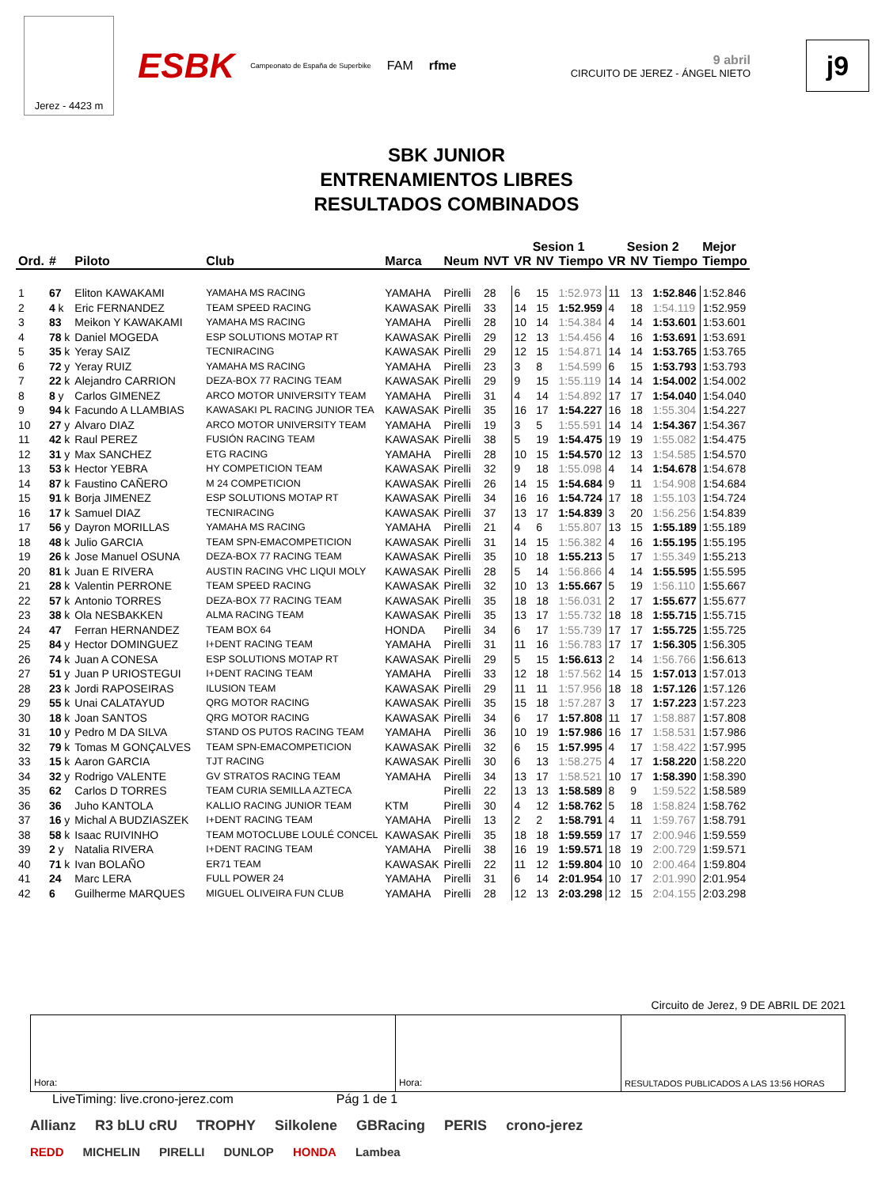Jerez - 4423 m
ESBK Campeonato de España de Superbike FAM rfme
9 abril
CIRCUITO DE JEREZ - ÁNGEL NIETO
j9
SBK JUNIOR
ENTRENAMIENTOS LIBRES
RESULTADOS COMBINADOS
| | | | | | | | Sesion 1 | | | Sesion 2 | | | Mejor |
| --- | --- | --- | --- | --- | --- | --- | --- | --- | --- | --- | --- | --- | --- |
| Ord. | # | Piloto | Club | Marca | Neum | NVT | VR | NV | Tiempo | VR | NV | Tiempo | Tiempo |
| 1 | 67 | Eliton KAWAKAMI | YAMAHA MS RACING | YAMAHA | Pirelli | 28 | 6 | 15 | 1:52.973 | 11 | 13 | 1:52.846 | 1:52.846 |
| 2 | 4 k | Eric FERNANDEZ | TEAM SPEED RACING | KAWASAK | Pirelli | 33 | 14 | 15 | 1:52.959 | 4 | 18 | 1:54.119 | 1:52.959 |
| 3 | 83 | Meikon Y KAWAKAMI | YAMAHA MS RACING | YAMAHA | Pirelli | 28 | 10 | 14 | 1:54.384 | 4 | 14 | 1:53.601 | 1:53.601 |
| 4 | 78 k | Daniel MOGEDA | ESP SOLUTIONS MOTAP RT | KAWASAK | Pirelli | 29 | 12 | 13 | 1:54.456 | 4 | 16 | 1:53.691 | 1:53.691 |
| 5 | 35 k | Yeray SAIZ | TECNIRACING | KAWASAK | Pirelli | 29 | 12 | 15 | 1:54.871 | 14 | 14 | 1:53.765 | 1:53.765 |
| 6 | 72 y | Yeray RUIZ | YAMAHA MS RACING | YAMAHA | Pirelli | 23 | 3 | 8 | 1:54.599 | 6 | 15 | 1:53.793 | 1:53.793 |
| 7 | 22 k | Alejandro CARRION | DEZA-BOX 77 RACING TEAM | KAWASAK | Pirelli | 29 | 9 | 15 | 1:55.119 | 14 | 14 | 1:54.002 | 1:54.002 |
| 8 | 8 y | Carlos GIMENEZ | ARCO MOTOR UNIVERSITY TEAM | YAMAHA | Pirelli | 31 | 4 | 14 | 1:54.892 | 17 | 17 | 1:54.040 | 1:54.040 |
| 9 | 94 k | Facundo A LLAMBIAS | KAWASAKI PL RACING JUNIOR TEA | KAWASAK | Pirelli | 35 | 16 | 17 | 1:54.227 | 16 | 18 | 1:55.304 | 1:54.227 |
| 10 | 27 y | Alvaro DIAZ | ARCO MOTOR UNIVERSITY TEAM | YAMAHA | Pirelli | 19 | 3 | 5 | 1:55.591 | 14 | 14 | 1:54.367 | 1:54.367 |
| 11 | 42 k | Raul PEREZ | FUSIÓN RACING TEAM | KAWASAK | Pirelli | 38 | 5 | 19 | 1:54.475 | 19 | 19 | 1:55.082 | 1:54.475 |
| 12 | 31 y | Max SANCHEZ | ETG RACING | YAMAHA | Pirelli | 28 | 10 | 15 | 1:54.570 | 12 | 13 | 1:54.585 | 1:54.570 |
| 13 | 53 k | Hector YEBRA | HY COMPETICION TEAM | KAWASAK | Pirelli | 32 | 9 | 18 | 1:55.098 | 4 | 14 | 1:54.678 | 1:54.678 |
| 14 | 87 k | Faustino CAÑERO | M 24 COMPETICION | KAWASAK | Pirelli | 26 | 14 | 15 | 1:54.684 | 9 | 11 | 1:54.908 | 1:54.684 |
| 15 | 91 k | Borja JIMENEZ | ESP SOLUTIONS MOTAP RT | KAWASAK | Pirelli | 34 | 16 | 16 | 1:54.724 | 17 | 18 | 1:55.103 | 1:54.724 |
| 16 | 17 k | Samuel DIAZ | TECNIRACING | KAWASAK | Pirelli | 37 | 13 | 17 | 1:54.839 | 3 | 20 | 1:56.256 | 1:54.839 |
| 17 | 56 y | Dayron MORILLAS | YAMAHA MS RACING | YAMAHA | Pirelli | 21 | 4 | 6 | 1:55.807 | 13 | 15 | 1:55.189 | 1:55.189 |
| 18 | 48 k | Julio GARCIA | TEAM SPN-EMACOMPETICION | KAWASAK | Pirelli | 31 | 14 | 15 | 1:56.382 | 4 | 16 | 1:55.195 | 1:55.195 |
| 19 | 26 k | Jose Manuel OSUNA | DEZA-BOX 77 RACING TEAM | KAWASAK | Pirelli | 35 | 10 | 18 | 1:55.213 | 5 | 17 | 1:55.349 | 1:55.213 |
| 20 | 81 k | Juan E RIVERA | AUSTIN RACING VHC LIQUI MOLY | KAWASAK | Pirelli | 28 | 5 | 14 | 1:56.866 | 4 | 14 | 1:55.595 | 1:55.595 |
| 21 | 28 k | Valentin PERRONE | TEAM SPEED RACING | KAWASAK | Pirelli | 32 | 10 | 13 | 1:55.667 | 5 | 19 | 1:56.110 | 1:55.667 |
| 22 | 57 k | Antonio TORRES | DEZA-BOX 77 RACING TEAM | KAWASAK | Pirelli | 35 | 18 | 18 | 1:56.031 | 2 | 17 | 1:55.677 | 1:55.677 |
| 23 | 38 k | Ola NESBAKKEN | ALMA RACING TEAM | KAWASAK | Pirelli | 35 | 13 | 17 | 1:55.732 | 18 | 18 | 1:55.715 | 1:55.715 |
| 24 | 47 | Ferran HERNANDEZ | TEAM BOX 64 | HONDA | Pirelli | 34 | 6 | 17 | 1:55.739 | 17 | 17 | 1:55.725 | 1:55.725 |
| 25 | 84 y | Hector DOMINGUEZ | I+DENT RACING TEAM | YAMAHA | Pirelli | 31 | 11 | 16 | 1:56.783 | 17 | 17 | 1:56.305 | 1:56.305 |
| 26 | 74 k | Juan A CONESA | ESP SOLUTIONS MOTAP RT | KAWASAK | Pirelli | 29 | 5 | 15 | 1:56.613 | 2 | 14 | 1:56.766 | 1:56.613 |
| 27 | 51 y | Juan P URIOSTEGUI | I+DENT RACING TEAM | YAMAHA | Pirelli | 33 | 12 | 18 | 1:57.562 | 14 | 15 | 1:57.013 | 1:57.013 |
| 28 | 23 k | Jordi RAPOSEIRAS | ILUSION TEAM | KAWASAK | Pirelli | 29 | 11 | 11 | 1:57.956 | 18 | 18 | 1:57.126 | 1:57.126 |
| 29 | 55 k | Unai CALATAYUD | QRG MOTOR RACING | KAWASAK | Pirelli | 35 | 15 | 18 | 1:57.287 | 3 | 17 | 1:57.223 | 1:57.223 |
| 30 | 18 k | Joan SANTOS | QRG MOTOR RACING | KAWASAK | Pirelli | 34 | 6 | 17 | 1:57.808 | 11 | 17 | 1:58.887 | 1:57.808 |
| 31 | 10 y | Pedro M DA SILVA | STAND OS PUTOS RACING TEAM | YAMAHA | Pirelli | 36 | 10 | 19 | 1:57.986 | 16 | 17 | 1:58.531 | 1:57.986 |
| 32 | 79 k | Tomas M GONÇALVES | TEAM SPN-EMACOMPETICION | KAWASAK | Pirelli | 32 | 6 | 15 | 1:57.995 | 4 | 17 | 1:58.422 | 1:57.995 |
| 33 | 15 k | Aaron GARCIA | TJT RACING | KAWASAK | Pirelli | 30 | 6 | 13 | 1:58.275 | 4 | 17 | 1:58.220 | 1:58.220 |
| 34 | 32 y | Rodrigo VALENTE | GV STRATOS RACING TEAM | YAMAHA | Pirelli | 34 | 13 | 17 | 1:58.521 | 10 | 17 | 1:58.390 | 1:58.390 |
| 35 | 62 | Carlos D TORRES | TEAM CURIA SEMILLA AZTECA | | Pirelli | 22 | 13 | 13 | 1:58.589 | 8 | 9 | 1:59.522 | 1:58.589 |
| 36 | 36 | Juho KANTOLA | KALLIO RACING JUNIOR TEAM | KTM | Pirelli | 30 | 4 | 12 | 1:58.762 | 5 | 18 | 1:58.824 | 1:58.762 |
| 37 | 16 y | Michal A BUDZIASZEK | I+DENT RACING TEAM | YAMAHA | Pirelli | 13 | 2 | 2 | 1:58.791 | 4 | 11 | 1:59.767 | 1:58.791 |
| 38 | 58 k | Isaac RUIVINHO | TEAM MOTOCLUBE LOULÉ CONCEL | KAWASAK | Pirelli | 35 | 18 | 18 | 1:59.559 | 17 | 17 | 2:00.946 | 1:59.559 |
| 39 | 2 y | Natalia RIVERA | I+DENT RACING TEAM | YAMAHA | Pirelli | 38 | 16 | 19 | 1:59.571 | 18 | 19 | 2:00.729 | 1:59.571 |
| 40 | 71 k | Ivan BOLAÑO | ER71 TEAM | KAWASAK | Pirelli | 22 | 11 | 12 | 1:59.804 | 10 | 10 | 2:00.464 | 1:59.804 |
| 41 | 24 | Marc LERA | FULL POWER 24 | YAMAHA | Pirelli | 31 | 6 | 14 | 2:01.954 | 10 | 17 | 2:01.990 | 2:01.954 |
| 42 | 6 | Guilherme MARQUES | MIGUEL OLIVEIRA FUN CLUB | YAMAHA | Pirelli | 28 | 12 | 13 | 2:03.298 | 12 | 15 | 2:04.155 | 2:03.298 |
Circuito de Jerez, 9 DE ABRIL DE 2021
Hora: Hora: RESULTADOS PUBLICADOS A LAS 13:56 HORAS
LiveTiming: live.crono-jerez.com Pág 1 de 1
Allianz R3 bLU cRU TROPHY Silkolene GBRacing PERIS crono-jerez
REDD MICHELIN PIRELLI DUNLOP HONDA Lambea